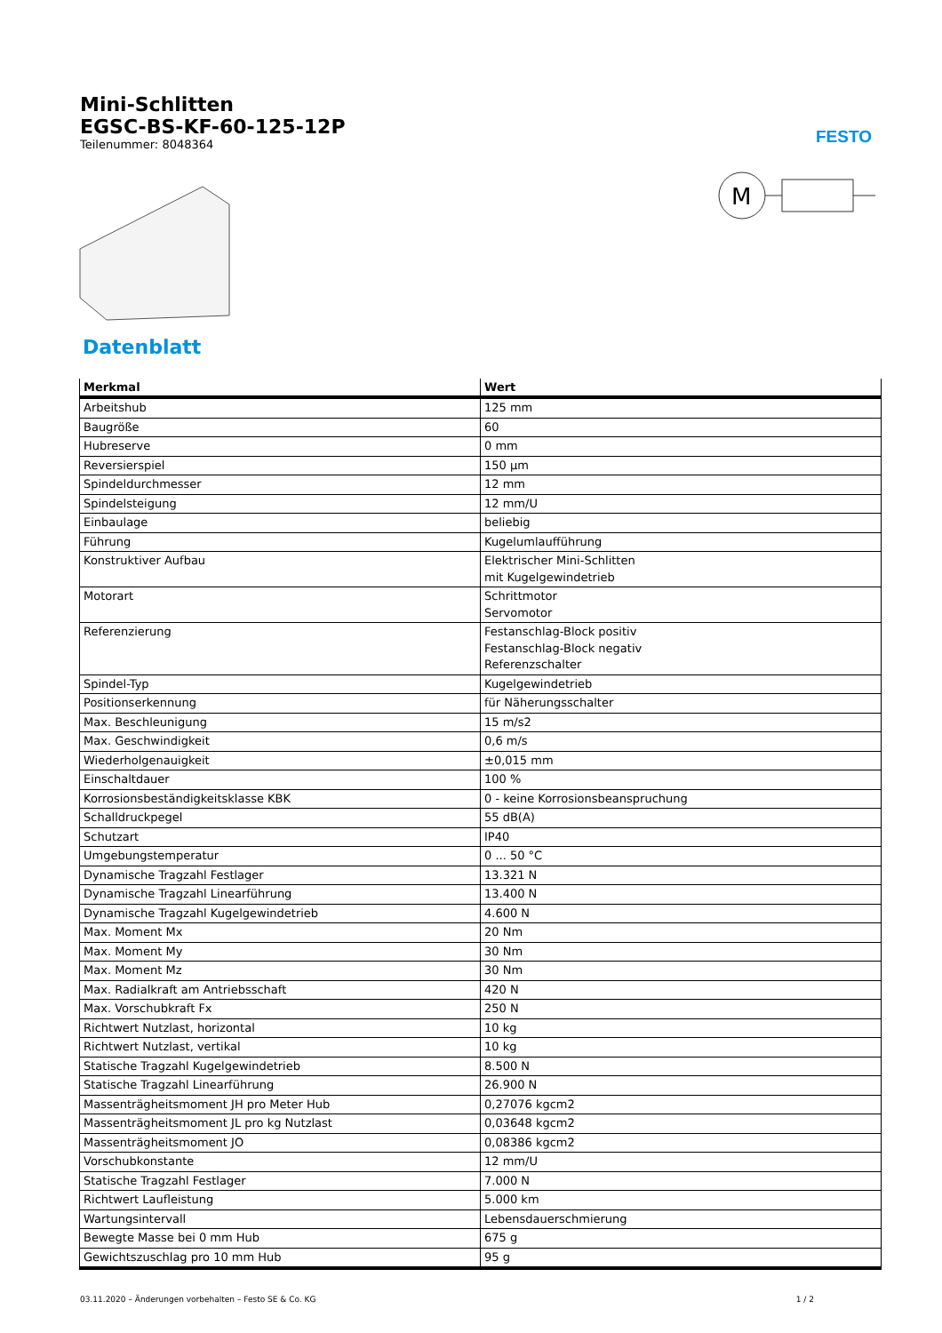Mini-Schlitten
EGSC-BS-KF-60-125-12P
Teilenummer: 8048364
FESTO
M
Datenblatt
| Merkmal | Wert |
| --- | --- |
| Arbeitshub | 125 mm |
| Baugröße | 60 |
| Hubreserve | 0 mm |
| Reversierspiel | 150 µm |
| Spindeldurchmesser | 12 mm |
| Spindelsteigung | 12 mm/U |
| Einbaulage | beliebig |
| Führung | Kugelumlaufführung |
| Konstruktiver Aufbau | Elektrischer Mini-Schlitten mit Kugelgewindetrieb |
| Motorart | Schrittmotor Servomotor |
| Referenzierung | Festanschlag-Block positiv Festanschlag-Block negativ Referenzschalter |
| Spindel-Typ | Kugelgewindetrieb |
| Positionserkennung | für Näherungsschalter |
| Max. Beschleunigung | 15 m/s2 |
| Max. Geschwindigkeit | 0,6 m/s |
| Wiederholgenauigkeit | ±0,015 mm |
| Einschaltdauer | 100 % |
| Korrosionsbeständigkeitsklasse KBK | 0 - keine Korrosionsbeanspruchung |
| Schalldruckpegel | 55 dB(A) |
| Schutzart | IP40 |
| Umgebungstemperatur | 0 ... 50 °C |
| Dynamische Tragzahl Festlager | 13.321 N |
| Dynamische Tragzahl Linearführung | 13.400 N |
| Dynamische Tragzahl Kugelgewindetrieb | 4.600 N |
| Max. Moment Mx | 20 Nm |
| Max. Moment My | 30 Nm |
| Max. Moment Mz | 30 Nm |
| Max. Radialkraft am Antriebsschaft | 420 N |
| Max. Vorschubkraft Fx | 250 N |
| Richtwert Nutzlast, horizontal | 10 kg |
| Richtwert Nutzlast, vertikal | 10 kg |
| Statische Tragzahl Kugelgewindetrieb | 8.500 N |
| Statische Tragzahl Linearführung | 26.900 N |
| Massenträgheitsmoment JH pro Meter Hub | 0,27076 kgcm2 |
| Massenträgheitsmoment JL pro kg Nutzlast | 0,03648 kgcm2 |
| Massenträgheitsmoment JO | 0,08386 kgcm2 |
| Vorschubkonstante | 12 mm/U |
| Statische Tragzahl Festlager | 7.000 N |
| Richtwert Laufleistung | 5.000 km |
| Wartungsintervall | Lebensdauerschmierung |
| Bewegte Masse bei 0 mm Hub | 675 g |
| Gewichtszuschlag pro 10 mm Hub | 95 g |
03.11.2020 – Änderungen vorbehalten – Festo SE & Co. KG 1 / 2